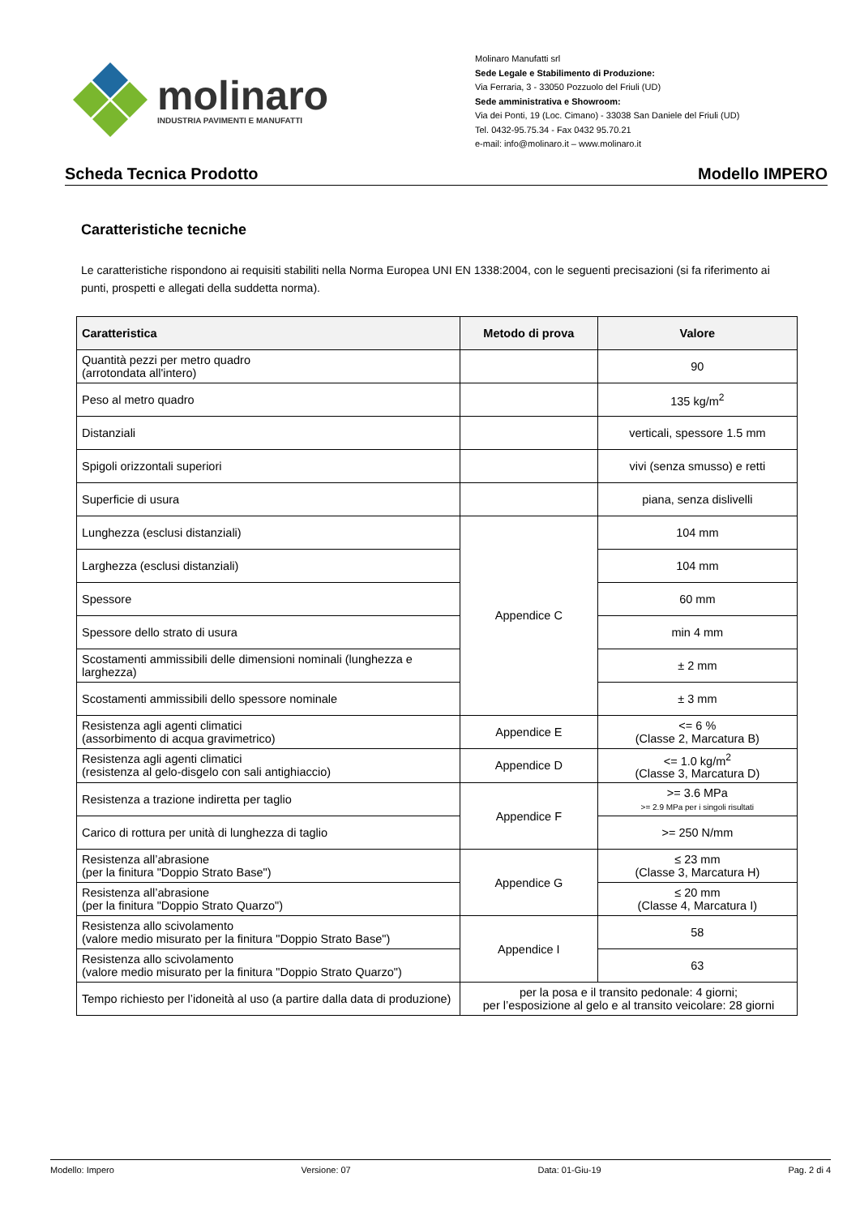molinaro
INDUSTRIA PAVIMENTI E MANUFATTI
Molinaro Manufatti srl
Sede Legale e Stabilimento di Produzione:
Via Ferraria, 3 - 33050 Pozzuolo del Friuli (UD)
Sede amministrativa e Showroom:
Via dei Ponti, 19 (Loc. Cimano) - 33038 San Daniele del Friuli (UD)
Tel. 0432-95.75.34 - Fax 0432 95.70.21
e-mail: info@molinaro.it – www.molinaro.it
Scheda Tecnica Prodotto Modello IMPERO
Caratteristiche tecniche
Le caratteristiche rispondono ai requisiti stabiliti nella Norma Europea UNI EN 1338:2004, con le seguenti precisazioni (si fa riferimento ai punti, prospetti e allegati della suddetta norma).
| Caratteristica | Metodo di prova | Valore |
| --- | --- | --- |
| Quantità pezzi per metro quadro (arrotondata all'intero) | | 90 |
| Peso al metro quadro | | 135 kg/m<sup>2</sup> |
| Distanziali | | verticali, spessore 1.5 mm |
| Spigoli orizzontali superiori | | vivi (senza smusso) e retti |
| Superficie di usura | | piana, senza dislivelli |
| Lunghezza (esclusi distanziali) | Appendice C | 104 mm |
| Larghezza (esclusi distanziali) | | 104 mm |
| Spessore | | 60 mm |
| Spessore dello strato di usura | | min 4 mm |
| Scostamenti ammissibili delle dimensioni nominali (lunghezza e larghezza) | | ± 2 mm |
| Scostamenti ammissibili dello spessore nominale | | ± 3 mm |
| Resistenza agli agenti climatici (assorbimento di acqua gravimetrico) | Appendice E | <= 6 % (Classe 2, Marcatura B) |
| Resistenza agli agenti climatici (resistenza al gelo-disgelo con sali antighiaccio) | Appendice D | <= 1.0 kg/m<sup>2</sup> (Classe 3, Marcatura D) |
| Resistenza a trazione indiretta per taglio | Appendice F | >= 3.6 MPa >= 2.9 MPa per i singoli risultati |
| Carico di rottura per unità di lunghezza di taglio | | >= 250 N/mm |
| Resistenza all’abrasione (per la finitura "Doppio Strato Base") | Appendice G | ≤ 23 mm (Classe 3, Marcatura H) |
| Resistenza all’abrasione (per la finitura "Doppio Strato Quarzo") | | ≤ 20 mm (Classe 4, Marcatura I) |
| Resistenza allo scivolamento (valore medio misurato per la finitura "Doppio Strato Base") | Appendice I | 58 |
| Resistenza allo scivolamento (valore medio misurato per la finitura "Doppio Strato Quarzo") | | 63 |
| Tempo richiesto per l’idoneità al uso (a partire dalla data di produzione) | per la posa e il transito pedonale: 4 giorni; per l’esposizione al gelo e al transito veicolare: 28 giorni | |
Modello: Impero Versione: 07 Data: 01-Giu-19 Pag. 2 di 4